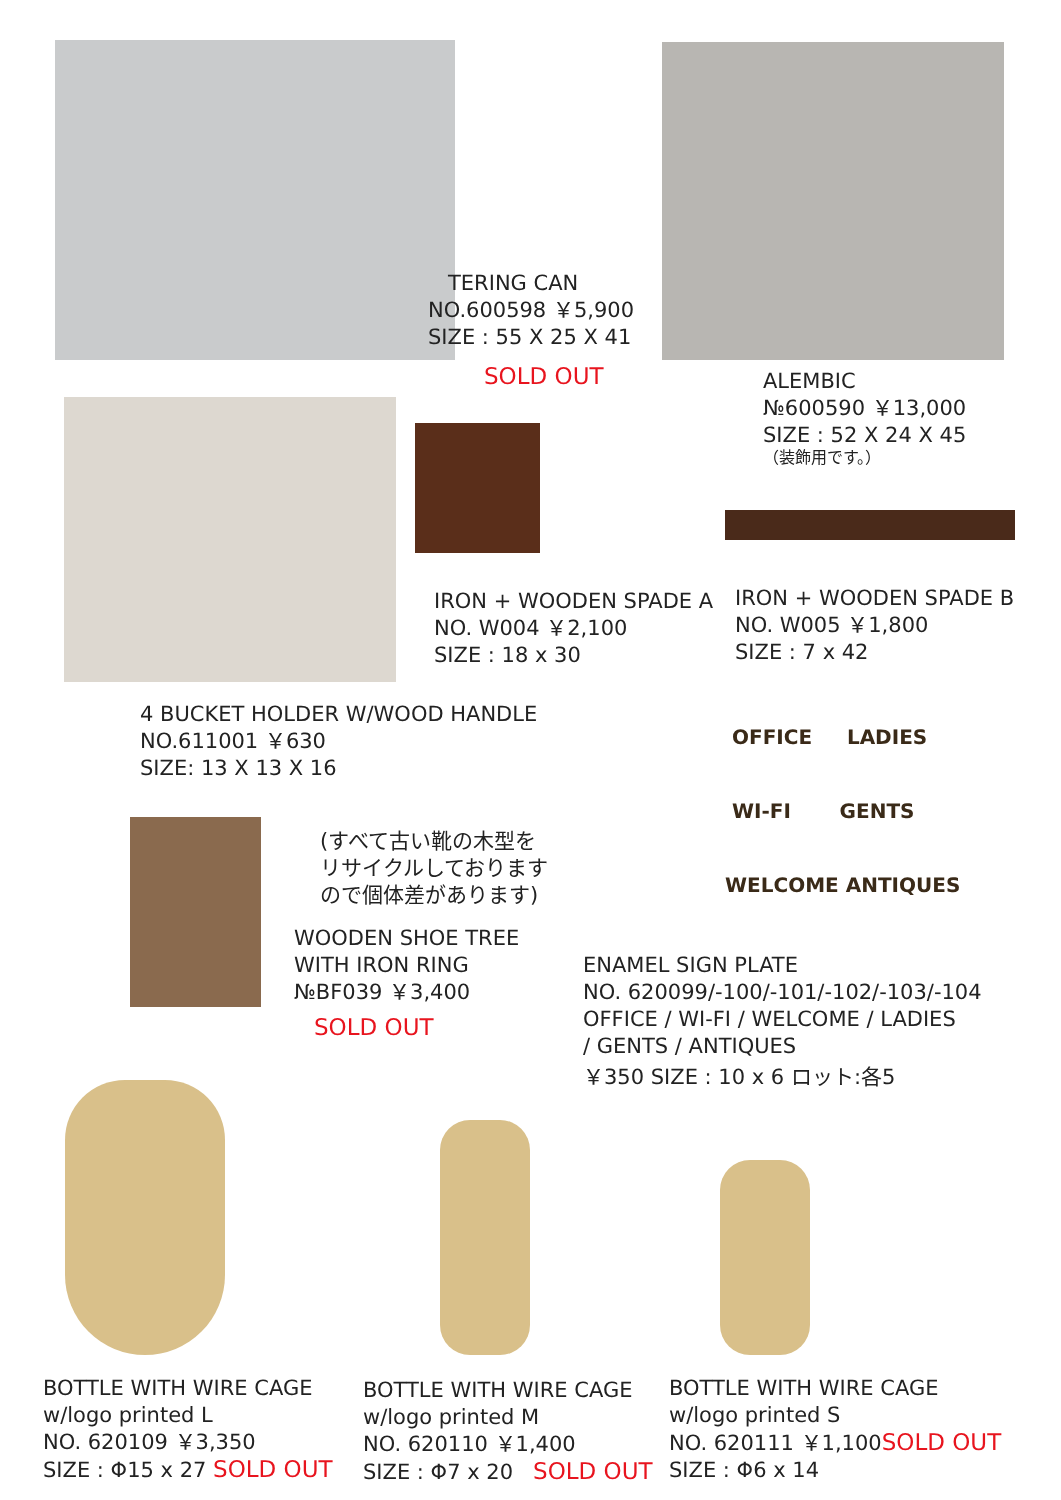TERING CAN
NO.600598 ￥5,900
SIZE : 55 X 25 X 41
SOLD OUT
ALEMBIC
№600590 ￥13,000
SIZE : 52 X 24 X 45
（装飾用です。）
IRON + WOODEN SPADE A
NO. W004 ￥2,100
SIZE : 18 x 30
IRON + WOODEN SPADE B
NO. W005 ￥1,800
SIZE : 7 x 42
4 BUCKET HOLDER W/WOOD HANDLE
NO.611001 ￥630
SIZE: 13 X 13 X 16
OFFICE LADIES
WI-FI GENTS
WELCOME ANTIQUES
(すべて古い靴の木型を
リサイクルしております
ので個体差があります)
WOODEN SHOE TREE
WITH IRON RING
№BF039 ￥3,400
SOLD OUT
ENAMEL SIGN PLATE
NO. 620099/-100/-101/-102/-103/-104
OFFICE / WI-FI / WELCOME / LADIES
/ GENTS / ANTIQUES
￥350 SIZE : 10 x 6 ロット:各5
BOTTLE WITH WIRE CAGE
w/logo printed L
NO. 620109 ￥3,350
SIZE : Φ15 x 27 SOLD OUT
BOTTLE WITH WIRE CAGE
w/logo printed M
NO. 620110 ￥1,400
SIZE : Φ7 x 20 SOLD OUT
BOTTLE WITH WIRE CAGE
w/logo printed S
NO. 620111 ￥1,100SOLD OUT
SIZE : Φ6 x 14